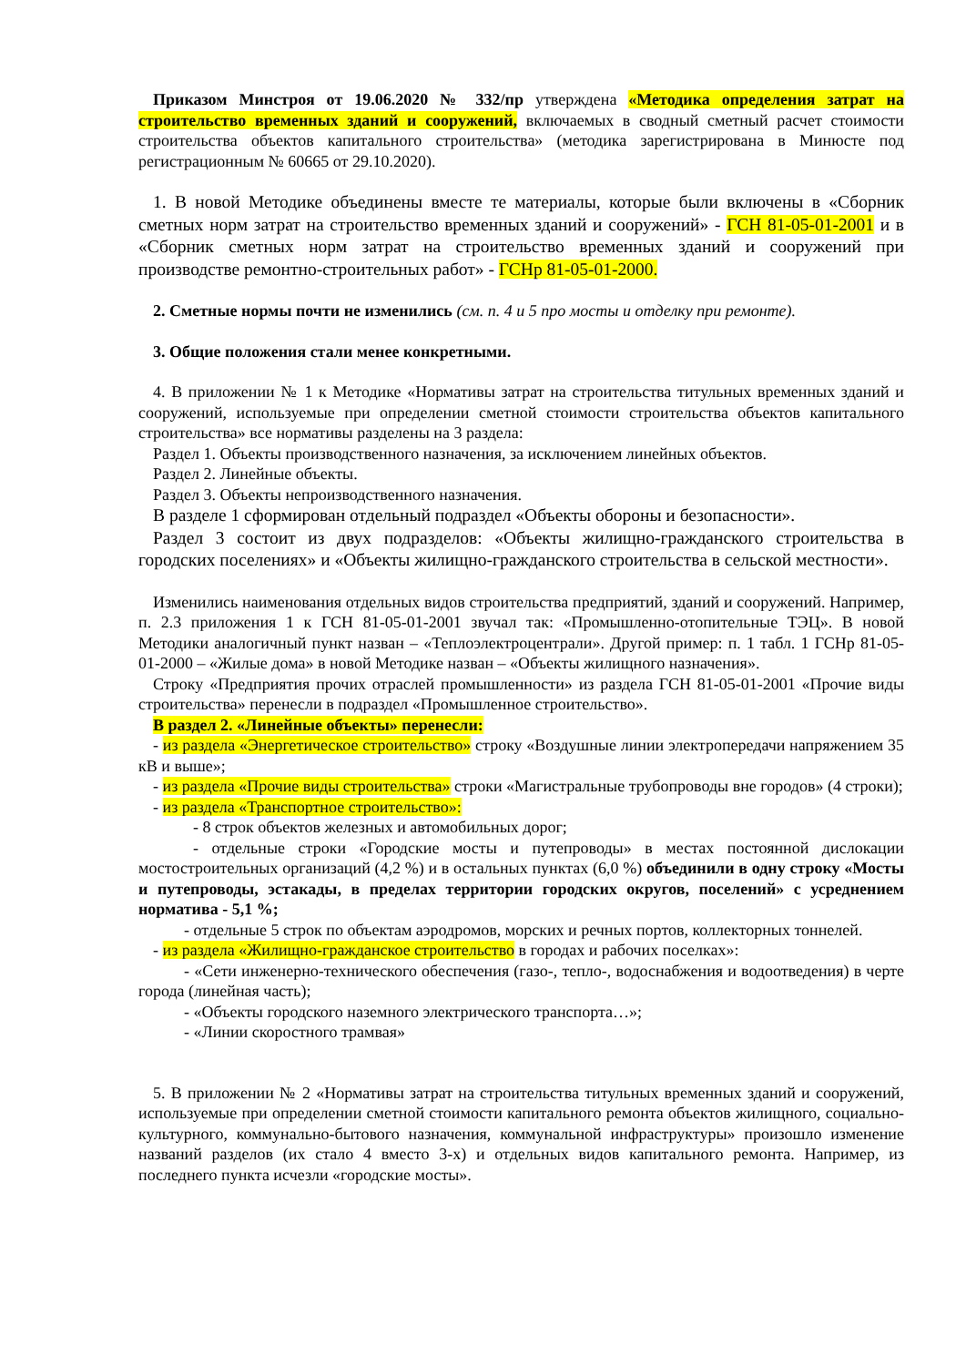Приказом Минстроя от 19.06.2020 № 332/пр утверждена «Методика определения затрат на строительство временных зданий и сооружений, включаемых в сводный сметный расчет стоимости строительства объектов капитального строительства» (методика зарегистрирована в Минюсте под регистрационным № 60665 от 29.10.2020).
1. В новой Методике объединены вместе те материалы, которые были включены в «Сборник сметных норм затрат на строительство временных зданий и сооружений» - ГСН 81-05-01-2001 и в «Сборник сметных норм затрат на строительство временных зданий и сооружений при производстве ремонтно-строительных работ» - ГСНр 81-05-01-2000.
2. Сметные нормы почти не изменились (см. п. 4 и 5 про мосты и отделку при ремонте).
3. Общие положения стали менее конкретными.
4. В приложении № 1 к Методике «Нормативы затрат на строительства титульных временных зданий и сооружений, используемые при определении сметной стоимости строительства объектов капитального строительства» все нормативы разделены на 3 раздела:
Раздел 1. Объекты производственного назначения, за исключением линейных объектов.
Раздел 2. Линейные объекты.
Раздел 3. Объекты непроизводственного назначения.
В разделе 1 сформирован отдельный подраздел «Объекты обороны и безопасности».
Раздел 3 состоит из двух подразделов: «Объекты жилищно-гражданского строительства в городских поселениях» и «Объекты жилищно-гражданского строительства в сельской местности».
Изменились наименования отдельных видов строительства предприятий, зданий и сооружений. Например, п. 2.3 приложения 1 к ГСН 81-05-01-2001 звучал так: «Промышленно-отопительные ТЭЦ». В новой Методики аналогичный пункт назван – «Теплоэлектроцентрали». Другой пример: п. 1 табл. 1 ГСНр 81-05-01-2000 – «Жилые дома» в новой Методике назван – «Объекты жилищного назначения».
Строку «Предприятия прочих отраслей промышленности» из раздела ГСН 81-05-01-2001 «Прочие виды строительства» перенесли в подраздел «Промышленное строительство».
В раздел 2. «Линейные объекты» перенесли:
- из раздела «Энергетическое строительство» строку «Воздушные линии электропередачи напряжением 35 кВ и выше»;
- из раздела «Прочие виды строительства» строки «Магистральные трубопроводы вне городов» (4 строки);
- из раздела «Транспортное строительство»:
- 8 строк объектов железных и автомобильных дорог;
- отдельные строки «Городские мосты и путепроводы» в местах постоянной дислокации мостостроительных организаций (4,2 %) и в остальных пунктах (6,0 %) объединили в одну строку «Мосты и путепроводы, эстакады, в пределах территории городских округов, поселений» с усреднением норматива - 5,1 %;
- отдельные 5 строк по объектам аэродромов, морских и речных портов, коллекторных тоннелей.
- из раздела «Жилищно-гражданское строительство в городах и рабочих поселках»:
- «Сети инженерно-технического обеспечения (газо-, тепло-, водоснабжения и водоотведения) в черте города (линейная часть);
- «Объекты городского наземного электрического транспорта…»;
- «Линии скоростного трамвая»
5. В приложении № 2 «Нормативы затрат на строительства титульных временных зданий и сооружений, используемые при определении сметной стоимости капитального ремонта объектов жилищного, социально-культурного, коммунально-бытового назначения, коммунальной инфраструктуры» произошло изменение названий разделов (их стало 4 вместо 3-х) и отдельных видов капитального ремонта. Например, из последнего пункта исчезли «городские мосты».